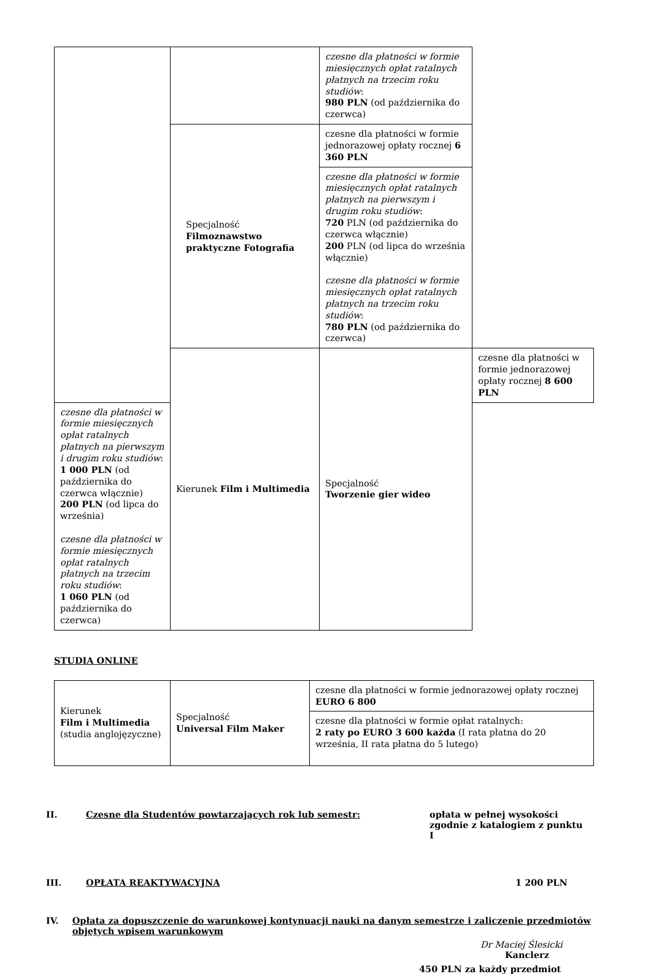| | | czesne dla płatności w formie miesięcznych opłat ratalnych płatnych na trzecim roku studiów : 980 PLN (od października do czerwca) | |
| | Specjalność Filmoznawstwo praktyczne Fotografia | czesne dla płatności w formie jednorazowej opłaty rocznej 6 360 PLN | |
| | | czesne dla płatności w formie miesięcznych opłat ratalnych płatnych na pierwszym i drugim roku studiów : 720 PLN (od października do czerwca włącznie) 200 PLN (od lipca do września włącznie) czesne dla płatności w formie miesięcznych opłat ratalnych płatnych na trzecim roku studiów : 780 PLN (od października do czerwca) | |
| | Kierunek Film i Multimedia | Specjalność Tworzenie gier wideo | czesne dla płatności w formie jednorazowej opłaty rocznej 8 600 PLN |
| czesne dla płatności w formie miesięcznych opłat ratalnych płatnych na pierwszym i drugim roku studiów : 1 000 PLN (od października do czerwca włącznie) 200 PLN (od lipca do września) czesne dla płatności w formie miesięcznych opłat ratalnych płatnych na trzecim roku studiów : 1 060 PLN (od października do czerwca) | | | |
STUDIA ONLINE
| Kierunek Film i Multimedia (studia anglojęzyczne) | Specjalność Universal Film Maker | czesne dla płatności w formie jednorazowej opłaty rocznej EURO 6 800 |
| | | czesne dla płatności w formie opłat ratalnych: 2 raty po EURO 3 600 każda (I rata płatna do 20 września, II rata płatna do 5 lutego) |
II. Czesne dla Studentów powtarzających rok lub semestr: opłata w pełnej wysokości zgodnie z katalogiem z punktu I
III. OPŁATA REAKTYWACYJNA 1 200 PLN
IV. Opłata za dopuszczenie do warunkowej kontynuacji nauki na danym semestrze i zaliczenie przedmiotów objętych wpisem warunkowym
Dr Maciej Ślesicki
Kanclerz
450 PLN za każdy przedmiot